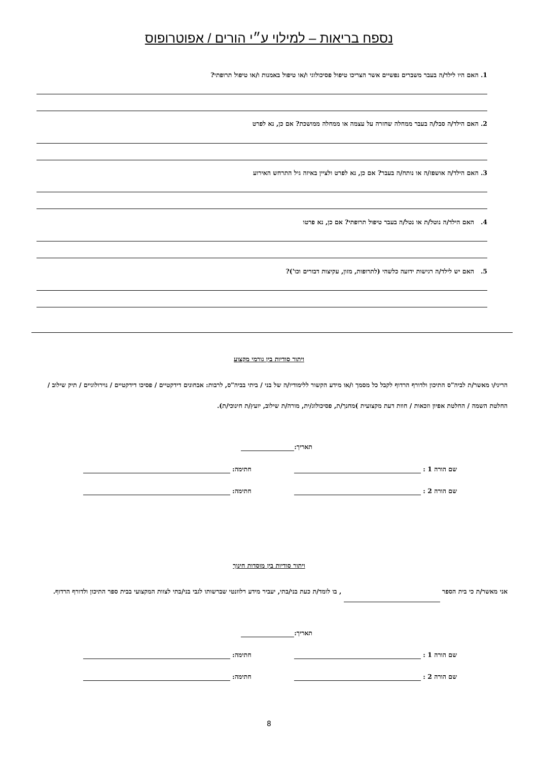נספח בריאות – למילוי ע״י הורים / אפוטרופוס
1. האם היו לילד/ה בעבר משברים נפשיים אשר הצריכו טיפול פסיכולוגי ו/או טיפול באמנות ו/או טיפול תרופתי?
2. האם הילד/ה סבל/ה בעבר ממחלה שחזרה על עצמה או ממחלה ממושכת? אם כן, נא לפרט
3. האם הילד/ה אושפז/ה או נותח/ה בעבר? אם כן, נא לפרט ולציין באיזה גיל התרחש האירוע
4. האם הילד/ה נוטל/ת או נטל/ה בעבר טיפול תרופתי? אם כן, נא פרטו
5. האם יש לילד/ה רגישות ידועה כלשהי (לתרופות, מזון, עקיצות דבורים וכו')?
ויתור סודיות בין גורמי מקצוע
הריני/ו מאשר/ת לביה"ס התיכון ולדורף הרדוף לקבל כל מסמך ו/או מידע הקשור ללימודיו/ה של בני / ביתי בביה"ס, לרבות: אבחונים דידקטיים / פסיכו דידקטיים / נוירולוגיים / תיק שילוב / החלטת השמה / החלטת אפיון וזכאות / חוות דעת מקצועית )מחנך/ת, פסיכולוג/ית, מורה/ת שילוב, יועץ/ת חינוכי/ת).
תאריך:
שם הורה 1 : חתימה:
שם הורה 2 : חתימה:
ויתור סודיות בין מוסדות חינוך
אני מאשר/ת כי בית הספר , בו לומד/ת כעת בני/בתי, יעביר מידע רלוונטי שברשותו לגבי בני/בתי לצוות המקצועי בבית ספר התיכון ולדורף הרדוף.
תאריך:
שם הורה 1 : חתימה:
שם הורה 2 : חתימה:
8